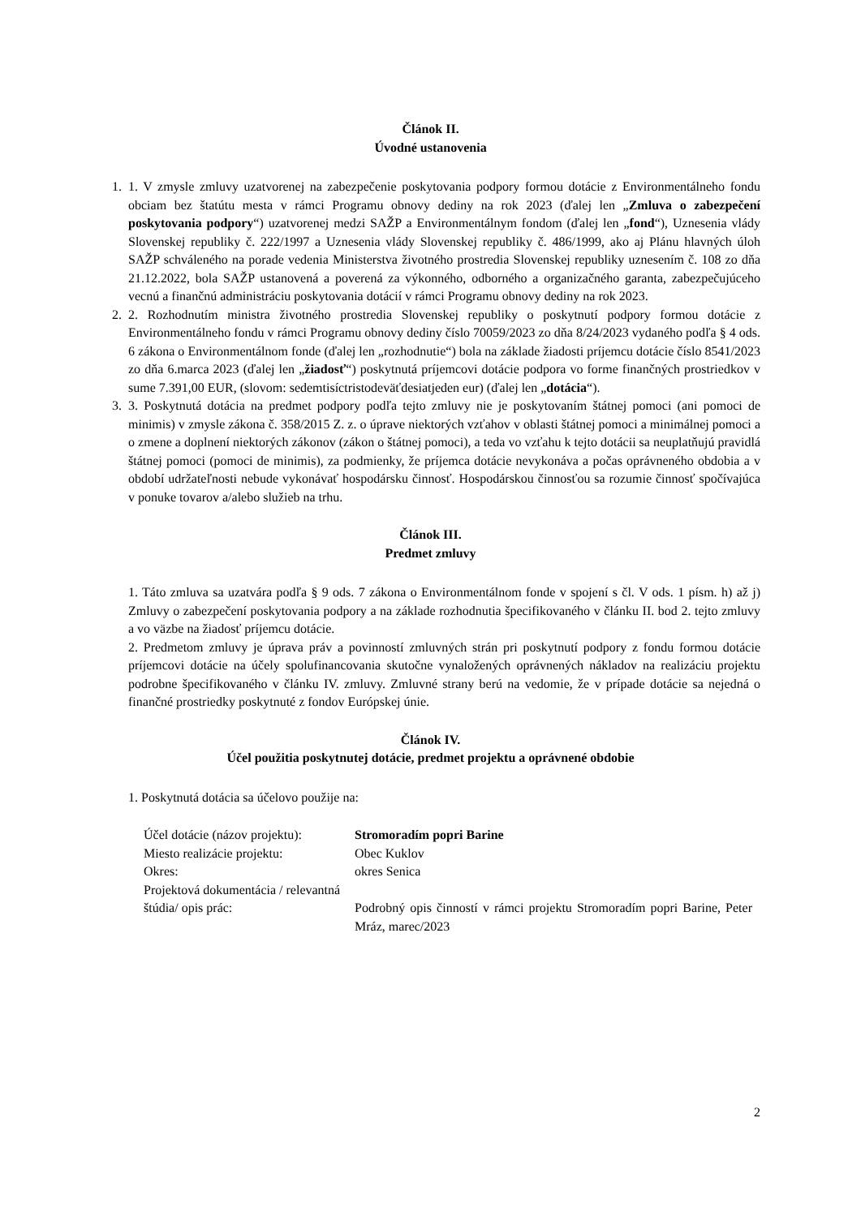Článok II.
Úvodné ustanovenia
1. 1. V zmysle zmluvy uzatvorenej na zabezpečenie poskytovania podpory formou dotácie z Environmentálneho fondu obciam bez štatútu mesta v rámci Programu obnovy dediny na rok 2023 (ďalej len „Zmluva o zabezpečení poskytovania podpory“) uzatvorenej medzi SAŽP a Environmentálnym fondom (ďalej len „fond“), Uznesenia vlády Slovenskej republiky č. 222/1997 a Uznesenia vlády Slovenskej republiky č. 486/1999, ako aj Plánu hlavných úloh SAŽP schváleného na porade vedenia Ministerstva životného prostredia Slovenskej republiky uznesením č. 108 zo dňa 21.12.2022, bola SAŽP ustanovená a poverená za výkonného, odborného a organizačného garanta, zabezpečujúceho vecnú a finančnú administráciu poskytovania dotácií v rámci Programu obnovy dediny na rok 2023.
2. 2. Rozhodnutím ministra životného prostredia Slovenskej republiky o poskytnutí podpory formou dotácie z Environmentálneho fondu v rámci Programu obnovy dediny číslo 70059/2023 zo dňa 8/24/2023 vydaného podľa § 4 ods. 6 zákona o Environmentálnom fonde (ďalej len „rozhodnutie“) bola na základe žiadosti príjemcu dotácie číslo 8541/2023 zo dňa 6.marca 2023 (ďalej len „žiadosť“) poskytnutá príjemcovi dotácie podpora vo forme finančných prostriedkov v sume 7.391,00 EUR, (slovom: sedemtisíctristodeväťdesiatjeden eur) (ďalej len „dotácia“).
3. 3. Poskytnutá dotácia na predmet podpory podľa tejto zmluvy nie je poskytovaním štátnej pomoci (ani pomoci de minimis) v zmysle zákona č. 358/2015 Z. z. o úprave niektorých vzťahov v oblasti štátnej pomoci a minimálnej pomoci a o zmene a doplnení niektorých zákonov (zákon o štátnej pomoci), a teda vo vzťahu k tejto dotácii sa neuplatňujú pravidlá štátnej pomoci (pomoci de minimis), za podmienky, že príjemca dotácie nevykonáva a počas oprávneného obdobia a v období udržateľnosti nebude vykonávať hospodársku činnosť. Hospodárskou činnosťou sa rozumie činnosť spočívajúca v ponuke tovarov a/alebo služieb na trhu.
Článok III.
Predmet zmluvy
1. Táto zmluva sa uzatvára podľa § 9 ods. 7 zákona o Environmentálnom fonde v spojení s čl. V ods. 1 písm. h) až j) Zmluvy o zabezpečení poskytovania podpory a na základe rozhodnutia špecifikovaného v článku II. bod 2. tejto zmluvy a vo väzbe na žiadosť príjemcu dotácie.
2. Predmetom zmluvy je úprava práv a povinností zmluvných strán pri poskytnutí podpory z fondu formou dotácie príjemcovi dotácie na účely spolufinancovania skutočne vynaložených oprávnených nákladov na realizáciu projektu podrobne špecifikovaného v článku IV. zmluvy. Zmluvné strany berú na vedomie, že v prípade dotácie sa nejedná o finančné prostriedky poskytnuté z fondov Európskej únie.
Článok IV.
Účel použitia poskytnutej dotácie, predmet projektu a oprávnené obdobie
1. Poskytnutá dotácia sa účelovo použije na:
| Účel dotácie (názov projektu): | Stromoradím popri Barine |
| Miesto realizácie projektu: | Obec Kuklov |
| Okres: | okres Senica |
| Projektová dokumentácia / relevantná štúdia/ opis prác: | Podrobný opis činností v rámci projektu Stromoradím popri Barine, Peter Mráz, marec/2023 |
2